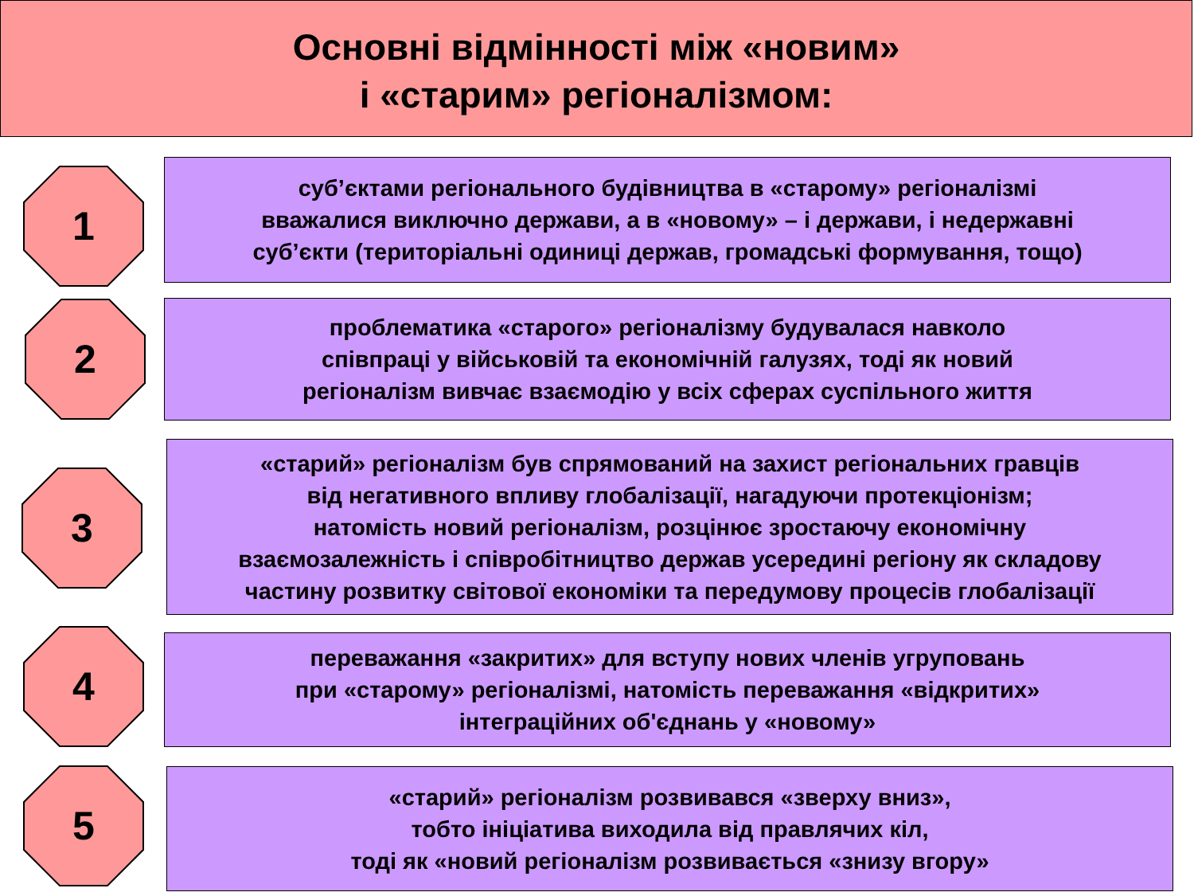Основні відмінності між «новим»
і «старим» регіоналізмом:
1
суб’єктами регіонального будівництва в «старому» регіоналізмі
вважалися виключно держави, а в «новому» – і держави, і недержавні
суб’єкти (територіальні одиниці держав, громадські формування, тощо)
2
проблематика «старого» регіоналізму будувалася навколо
співпраці у військовій та економічній галузях, тоді як новий
регіоналізм вивчає взаємодію у всіх сферах суспільного життя
3
«старий» регіоналізм був спрямований на захист регіональних гравців
від негативного впливу глобалізації, нагадуючи протекціонізм;
натомість новий регіоналізм, розцінює зростаючу економічну
взаємозалежність і співробітництво держав усередині регіону як складову
частину розвитку світової економіки та передумову процесів глобалізації
4
переважання «закритих» для вступу нових членів угруповань
при «старому» регіоналізмі, натомість переважання «відкритих»
інтеграційних об'єднань у «новому»
5
«старий» регіоналізм розвивався «зверху вниз»,
тобто ініціатива виходила від правлячих кіл,
тоді як «новий регіоналізм розвивається «знизу вгору»